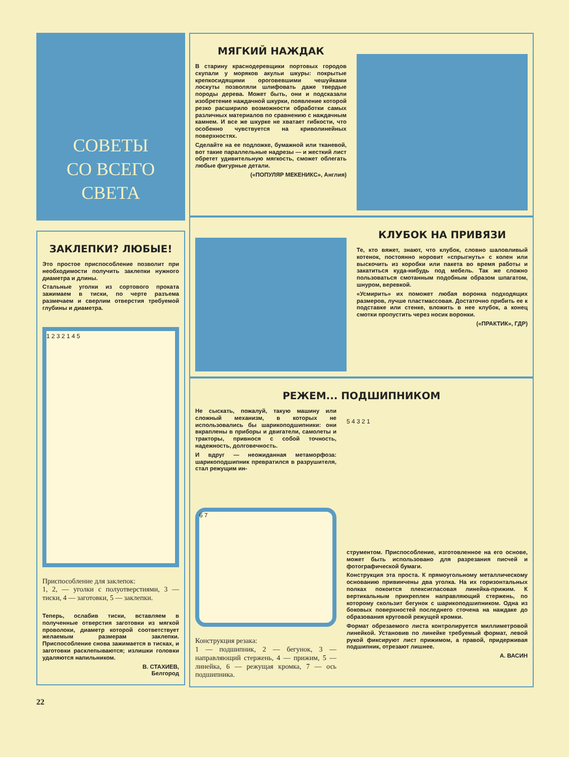СОВЕТЫ
СО ВСЕГО
СВЕТА
ЗАКЛЕПКИ? ЛЮБЫЕ!
Это простое приспособление позволит при необходимости получить заклепки нужного диаметра и длины.
Стальные уголки из сортового проката зажимаем в тиски, по черте разъема размечаем и сверлим отверстия требуемой глубины и диаметра.
1 2 3 2 1 4 5
Приспособление для заклепок:
1, 2, — уголки с полуотверстиями, 3 — тиски, 4 — заготовки, 5 — заклепки.
Теперь, ослабив тиски, вставляем в полученные отверстия заготовки из мягкой проволоки, диаметр которой соответствует желаемым размерам заклепки. Приспособление снова зажимается в тисках, и заготовки расклепываются; излишки головки удаляются напильником.
В. СТАХИЕВ,
Белгород
МЯГКИЙ НАЖДАК
В старину краснодеревщики портовых городов скупали у моряков акульи шкуры: покрытые крепкосидящими ороговевшими чешуйками лоскуты позволяли шлифовать даже твердые породы дерева. Может быть, они и подсказали изобретение наждачной шкурки, появление которой резко расширило возможности обработки самых различных материалов по сравнению с наждачным камнем. И все же шкурке не хватает гибкости, что особенно чувствуется на криволинейных поверхностях.
Сделайте на ее подложке, бумажной или тканевой, вот такие параллельные надрезы — и жесткий лист обретет удивительную мягкость, сможет облегать любые фигурные детали.
(«ПОПУЛЯР МЕКЕНИКС», Англия)
КЛУБОК НА ПРИВЯЗИ
Те, кто вяжет, знают, что клубок, словно шаловливый котенок, постоянно норовит «спрыгнуть» с колен или выскочить из коробки или пакета во время работы и закатиться куда-нибудь под мебель. Так же сложно пользоваться смотанным подобным образом шпагатом, шнуром, веревкой.
«Усмирить» их поможет любая воронка подходящих размеров, лучше пластмассовая. Достаточно прибить ее к подставке или стенке, вложить в нее клубок, а конец смотки пропустить через носик воронки.
(«ПРАКТИК», ГДР)
РЕЖЕМ... ПОДШИПНИКОМ
Не сыскать, пожалуй, такую машину или сложный механизм, в которых не использовались бы шарикоподшипники: они вкраплены в приборы и двигатели, самолеты и тракторы, привнося с собой точность, надежность, долговечность.
И вдруг — неожиданная метаморфоза: шарикоподшипник превратился в разрушителя, стал режущим ин-
6 7
Конструкция резака:
1 — подшипник, 2 — бегунок, 3 — направляющий стержень, 4 — прижим, 5 — линейка, 6 — режущая кромка, 7 — ось подшипника.
5 4 3 2 1
струментом. Приспособление, изготовленное на его основе, может быть использовано для разрезания писчей и фотографической бумаги.
Конструкция эта проста. К прямоугольному металлическому основанию привинчены два уголка. На их горизонтальных полках покоится плексигласовая линейка-прижим. К вертикальным прикреплен направляющий стержень, по которому скользит бегунок с шарикоподшипником. Одна из боковых поверхностей последнего сточена на наждаке до образования круговой режущей кромки.
Формат обрезаемого листа контролируется миллиметровой линейкой. Установив по линейке требуемый формат, левой рукой фиксируют лист прижимом, а правой, придерживая подшипник, отрезают лишнее.
А. ВАСИН
22